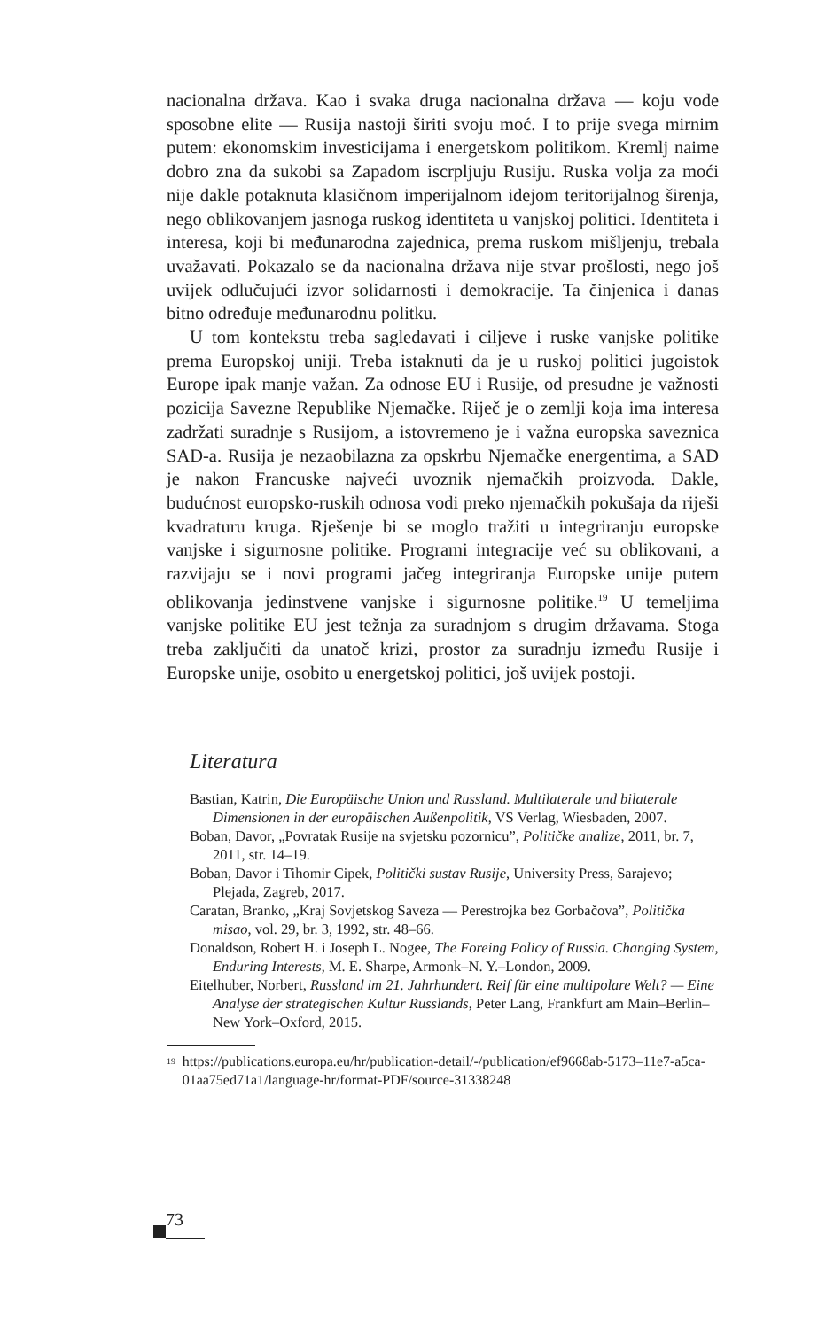nacionalna država. Kao i svaka druga nacionalna država — koju vode sposobne elite — Rusija nastoji širiti svoju moć. I to prije svega mirnim putem: ekonomskim investicijama i energetskom politikom. Kremlj naime dobro zna da sukobi sa Zapadom iscrpljuju Rusiju. Ruska volja za moći nije dakle potaknuta klasičnom imperijalnom idejom teritorijalnog širenja, nego oblikovanjem jasnoga ruskog identiteta u vanjskoj politici. Identiteta i interesa, koji bi međunarodna zajednica, prema ruskom mišljenju, trebala uvažavati. Pokazalo se da nacionalna država nije stvar prošlosti, nego još uvijek odlučujući izvor solidarnosti i demokracije. Ta činjenica i danas bitno određuje međunarodnu politku.
U tom kontekstu treba sagledavati i ciljeve i ruske vanjske politike prema Europskoj uniji. Treba istaknuti da je u ruskoj politici jugoistok Europe ipak manje važan. Za odnose EU i Rusije, od presudne je važnosti pozicija Savezne Republike Njemačke. Riječ je o zemlji koja ima interesa zadržati suradnje s Rusijom, a istovremeno je i važna europska saveznica SAD-a. Rusija je nezaobilazna za opskrbu Njemačke energentima, a SAD je nakon Francuske najveći uvoznik njemačkih proizvoda. Dakle, budućnost europsko-ruskih odnosa vodi preko njemačkih pokušaja da riješi kvadraturu kruga. Rješenje bi se moglo tražiti u integriranju europske vanjske i sigurnosne politike. Programi integracije već su oblikovani, a razvijaju se i novi programi jačeg integriranja Europske unije putem oblikovanja jedinstvene vanjske i sigurnosne politike.<sup>19</sup> U temeljima vanjske politike EU jest težnja za suradnjom s drugim državama. Stoga treba zaključiti da unatoč krizi, prostor za suradnju između Rusije i Europske unije, osobito u energetskoj politici, još uvijek postoji.
Literatura
Bastian, Katrin, Die Europäische Union und Russland. Multilaterale und bilaterale Dimensionen in der europäischen Außenpolitik, VS Verlag, Wiesbaden, 2007.
Boban, Davor, „Povratak Rusije na svjetsku pozornicu”, Političke analize, 2011, br. 7, 2011, str. 14–19.
Boban, Davor i Tihomir Cipek, Politički sustav Rusije, University Press, Sarajevo; Plejada, Zagreb, 2017.
Caratan, Branko, „Kraj Sovjetskog Saveza — Perestrojka bez Gorbačova”, Politička misao, vol. 29, br. 3, 1992, str. 48–66.
Donaldson, Robert H. i Joseph L. Nogee, The Foreing Policy of Russia. Changing System, Enduring Interests, M. E. Sharpe, Armonk–N. Y.–London, 2009.
Eitelhuber, Norbert, Russland im 21. Jahrhundert. Reif für eine multipolare Welt? — Eine Analyse der strategischen Kultur Russlands, Peter Lang, Frankfurt am Main–Berlin–New York–Oxford, 2015.
<sup>19</sup>
https://publications.europa.eu/hr/publication-detail/-/publication/ef9668ab-5173–11e7-a5ca-01aa75ed71a1/language-hr/format-PDF/source-31338248
73